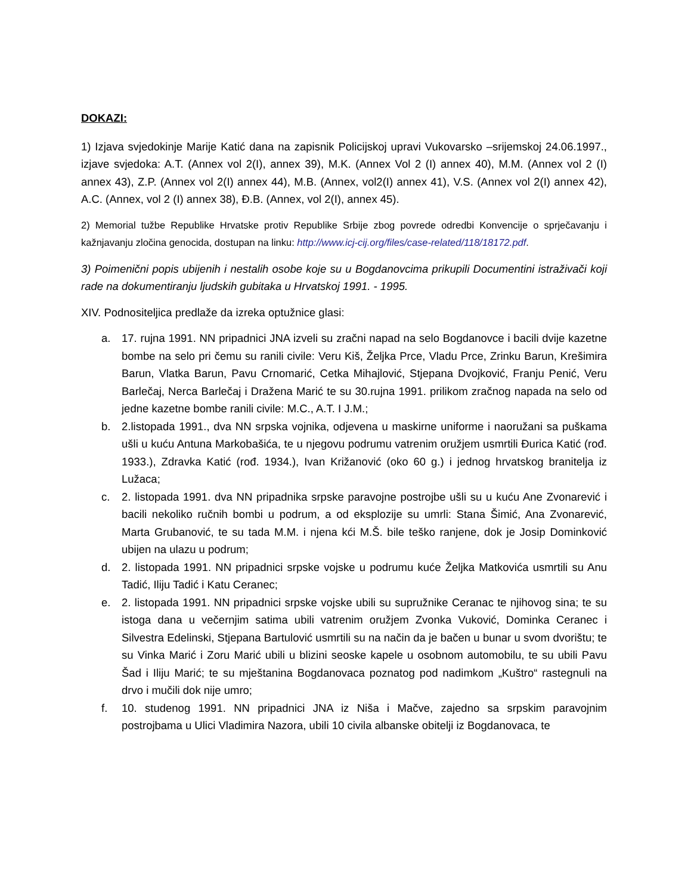DOKAZI:
1) Izjava svjedokinje Marije Katić dana na zapisnik Policijskoj upravi Vukovarsko –srijemskoj 24.06.1997., izjave svjedoka: A.T. (Annex vol 2(I), annex 39), M.K. (Annex Vol 2 (I) annex 40), M.M. (Annex vol 2 (I) annex 43), Z.P. (Annex vol 2(I) annex 44), M.B. (Annex, vol2(I) annex 41), V.S. (Annex vol 2(I) annex 42), A.C. (Annex, vol 2 (I) annex 38), Đ.B. (Annex, vol 2(I), annex 45).
2) Memorial tužbe Republike Hrvatske protiv Republike Srbije zbog povrede odredbi Konvencije o sprječavanju i kažnjavanju zločina genocida, dostupan na linku: http://www.icj-cij.org/files/case-related/118/18172.pdf.
3) Poimenični popis ubijenih i nestalih osobe koje su u Bogdanovcima prikupili Documentini istraživači koji rade na dokumentiranju ljudskih gubitaka u Hrvatskoj 1991. - 1995.
XIV. Podnositeljica predlaže da izreka optužnice glasi:
a. 17. rujna 1991. NN pripadnici JNA izveli su zračni napad na selo Bogdanovce i bacili dvije kazetne bombe na selo pri čemu su ranili civile: Veru Kiš, Željka Prce, Vladu Prce, Zrinku Barun, Krešimira Barun, Vlatka Barun, Pavu Crnomarić, Cetka Mihajlović, Stjepana Dvojković, Franju Penić, Veru Barlečaj, Nerca Barlečaj i Dražena Marić te su 30.rujna 1991. prilikom zračnog napada na selo od jedne kazetne bombe ranili civile: M.C., A.T. I J.M.;
b. 2.listopada 1991., dva NN srpska vojnika, odjevena u maskirne uniforme i naoružani sa puškama ušli u kuću Antuna Markobašića, te u njegovu podrumu vatrenim oružjem usmrtili Đurica Katić (rođ. 1933.), Zdravka Katić (rođ. 1934.), Ivan Križanović (oko 60 g.) i jednog hrvatskog branitelja iz Lužaca;
c. 2. listopada 1991. dva NN pripadnika srpske paravojne postrojbe ušli su u kuću Ane Zvonarević i bacili nekoliko ručnih bombi u podrum, a od eksplozije su umrli: Stana Šimić, Ana Zvonarević, Marta Grubanović, te su tada M.M. i njena kći M.Š. bile teško ranjene, dok je Josip Dominković ubijen na ulazu u podrum;
d. 2. listopada 1991. NN pripadnici srpske vojske u podrumu kuće Željka Matkovića usmrtili su Anu Tadić, Iliju Tadić i Katu Ceranec;
e. 2. listopada 1991. NN pripadnici srpske vojske ubili su supružnike Ceranac te njihovog sina; te su istoga dana u večernjim satima ubili vatrenim oružjem Zvonka Vuković, Dominka Ceranec i Silvestra Edelinski, Stjepana Bartulović usmrtili su na način da je bačen u bunar u svom dvorištu; te su Vinka Marić i Zoru Marić ubili u blizini seoske kapele u osobnom automobilu, te su ubili Pavu Šad i Iliju Marić; te su mještanina Bogdanovaca poznatog pod nadimkom „Kuštro“ rastegnuli na drvo i mučili dok nije umro;
f. 10. studenog 1991. NN pripadnici JNA iz Niša i Mačve, zajedno sa srpskim paravojnim postrojbama u Ulici Vladimira Nazora, ubili 10 civila albanske obitelji iz Bogdanovaca, te